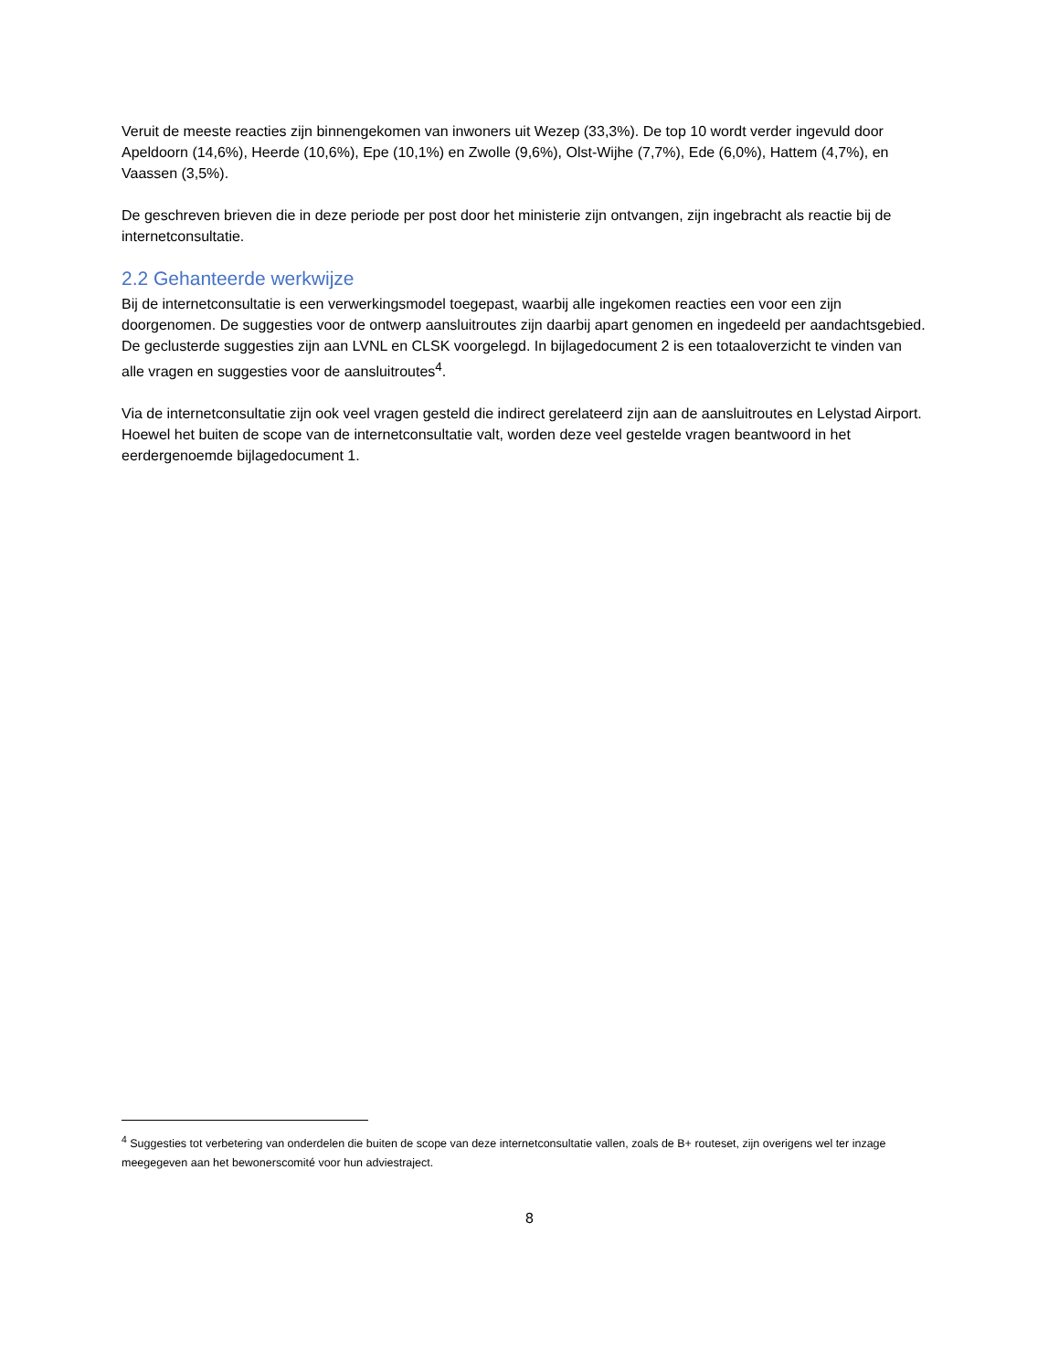Veruit de meeste reacties zijn binnengekomen van inwoners uit Wezep (33,3%). De top 10 wordt verder ingevuld door Apeldoorn (14,6%), Heerde (10,6%), Epe (10,1%) en Zwolle (9,6%), Olst-Wijhe (7,7%), Ede (6,0%), Hattem (4,7%), en Vaassen (3,5%).
De geschreven brieven die in deze periode per post door het ministerie zijn ontvangen, zijn ingebracht als reactie bij de internetconsultatie.
2.2 Gehanteerde werkwijze
Bij de internetconsultatie is een verwerkingsmodel toegepast, waarbij alle ingekomen reacties een voor een zijn doorgenomen. De suggesties voor de ontwerp aansluitroutes zijn daarbij apart genomen en ingedeeld per aandachtsgebied. De geclusterde suggesties zijn aan LVNL en CLSK voorgelegd. In bijlagedocument 2 is een totaaloverzicht te vinden van alle vragen en suggesties voor de aansluitroutes<sup>4</sup>.
Via de internetconsultatie zijn ook veel vragen gesteld die indirect gerelateerd zijn aan de aansluitroutes en Lelystad Airport. Hoewel het buiten de scope van de internetconsultatie valt, worden deze veel gestelde vragen beantwoord in het eerdergenoemde bijlagedocument 1.
<sup>4</sup> Suggesties tot verbetering van onderdelen die buiten de scope van deze internetconsultatie vallen, zoals de B+ routeset, zijn overigens wel ter inzage meegegeven aan het bewonerscomité voor hun adviestraject.
8